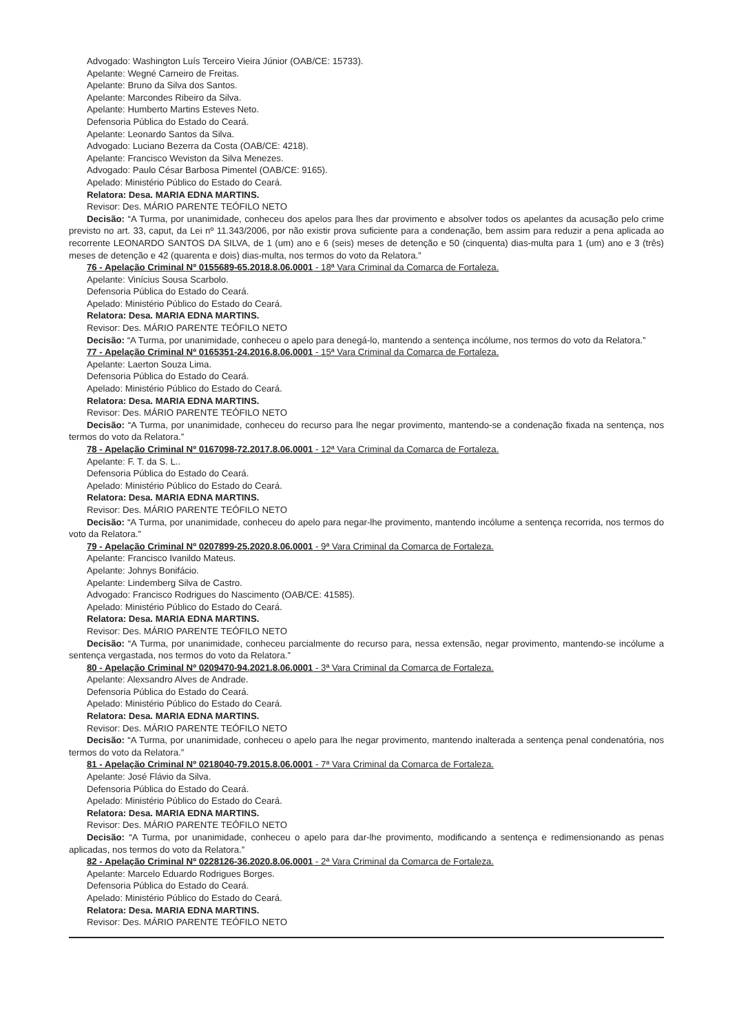Advogado: Washington Luís Terceiro Vieira Júnior (OAB/CE: 15733).
Apelante: Wegné Carneiro de Freitas.
Apelante: Bruno da Silva dos Santos.
Apelante: Marcondes Ribeiro da Silva.
Apelante: Humberto Martins Esteves Neto.
Defensoria Pública do Estado do Ceará.
Apelante: Leonardo Santos da Silva.
Advogado: Luciano Bezerra da Costa (OAB/CE: 4218).
Apelante: Francisco Weviston da Silva Menezes.
Advogado: Paulo César Barbosa Pimentel (OAB/CE: 9165).
Apelado: Ministério Público do Estado do Ceará.
Relatora: Desa. MARIA EDNA MARTINS.
Revisor: Des. MÁRIO PARENTE TEÓFILO NETO
Decisão: “A Turma, por unanimidade, conheceu dos apelos para lhes dar provimento e absolver todos os apelantes da acusação pelo crime previsto no art. 33, caput, da Lei nº 11.343/2006, por não existir prova suficiente para a condenação, bem assim para reduzir a pena aplicada ao recorrente LEONARDO SANTOS DA SILVA, de 1 (um) ano e 6 (seis) meses de detenção e 50 (cinquenta) dias-multa para 1 (um) ano e 3 (três) meses de detenção e 42 (quarenta e dois) dias-multa, nos termos do voto da Relatora.”
76 - Apelação Criminal Nº 0155689-65.2018.8.06.0001 - 18ª Vara Criminal da Comarca de Fortaleza.
Apelante: Vinícius Sousa Scarbolo.
Defensoria Pública do Estado do Ceará.
Apelado: Ministério Público do Estado do Ceará.
Relatora: Desa. MARIA EDNA MARTINS.
Revisor: Des. MÁRIO PARENTE TEÓFILO NETO
Decisão: “A Turma, por unanimidade, conheceu o apelo para denegá-lo, mantendo a sentença incólume, nos termos do voto da Relatora.”
77 - Apelação Criminal Nº 0165351-24.2016.8.06.0001 - 15ª Vara Criminal da Comarca de Fortaleza.
Apelante: Laerton Souza Lima.
Defensoria Pública do Estado do Ceará.
Apelado: Ministério Público do Estado do Ceará.
Relatora: Desa. MARIA EDNA MARTINS.
Revisor: Des. MÁRIO PARENTE TEÓFILO NETO
Decisão: “A Turma, por unanimidade, conheceu do recurso para lhe negar provimento, mantendo-se a condenação fixada na sentença, nos termos do voto da Relatora.”
78 - Apelação Criminal Nº 0167098-72.2017.8.06.0001 - 12ª Vara Criminal da Comarca de Fortaleza.
Apelante: F. T. da S. L..
Defensoria Pública do Estado do Ceará.
Apelado: Ministério Público do Estado do Ceará.
Relatora: Desa. MARIA EDNA MARTINS.
Revisor: Des. MÁRIO PARENTE TEÓFILO NETO
Decisão: “A Turma, por unanimidade, conheceu do apelo para negar-lhe provimento, mantendo incólume a sentença recorrida, nos termos do voto da Relatora.”
79 - Apelação Criminal Nº 0207899-25.2020.8.06.0001 - 9ª Vara Criminal da Comarca de Fortaleza.
Apelante: Francisco Ivanildo Mateus.
Apelante: Johnys Bonifácio.
Apelante: Lindemberg Silva de Castro.
Advogado: Francisco Rodrigues do Nascimento (OAB/CE: 41585).
Apelado: Ministério Público do Estado do Ceará.
Relatora: Desa. MARIA EDNA MARTINS.
Revisor: Des. MÁRIO PARENTE TEÓFILO NETO
Decisão: “A Turma, por unanimidade, conheceu parcialmente do recurso para, nessa extensão, negar provimento, mantendo-se incólume a sentença vergastada, nos termos do voto da Relatora.”
80 - Apelação Criminal Nº 0209470-94.2021.8.06.0001 - 3ª Vara Criminal da Comarca de Fortaleza.
Apelante: Alexsandro Alves de Andrade.
Defensoria Pública do Estado do Ceará.
Apelado: Ministério Público do Estado do Ceará.
Relatora: Desa. MARIA EDNA MARTINS.
Revisor: Des. MÁRIO PARENTE TEÓFILO NETO
Decisão: “A Turma, por unanimidade, conheceu o apelo para lhe negar provimento, mantendo inalterada a sentença penal condenatória, nos termos do voto da Relatora.”
81 - Apelação Criminal Nº 0218040-79.2015.8.06.0001 - 7ª Vara Criminal da Comarca de Fortaleza.
Apelante: José Flávio da Silva.
Defensoria Pública do Estado do Ceará.
Apelado: Ministério Público do Estado do Ceará.
Relatora: Desa. MARIA EDNA MARTINS.
Revisor: Des. MÁRIO PARENTE TEÓFILO NETO
Decisão: “A Turma, por unanimidade, conheceu o apelo para dar-lhe provimento, modificando a sentença e redimensionando as penas aplicadas, nos termos do voto da Relatora.”
82 - Apelação Criminal Nº 0228126-36.2020.8.06.0001 - 2ª Vara Criminal da Comarca de Fortaleza.
Apelante: Marcelo Eduardo Rodrigues Borges.
Defensoria Pública do Estado do Ceará.
Apelado: Ministério Público do Estado do Ceará.
Relatora: Desa. MARIA EDNA MARTINS.
Revisor: Des. MÁRIO PARENTE TEÓFILO NETO